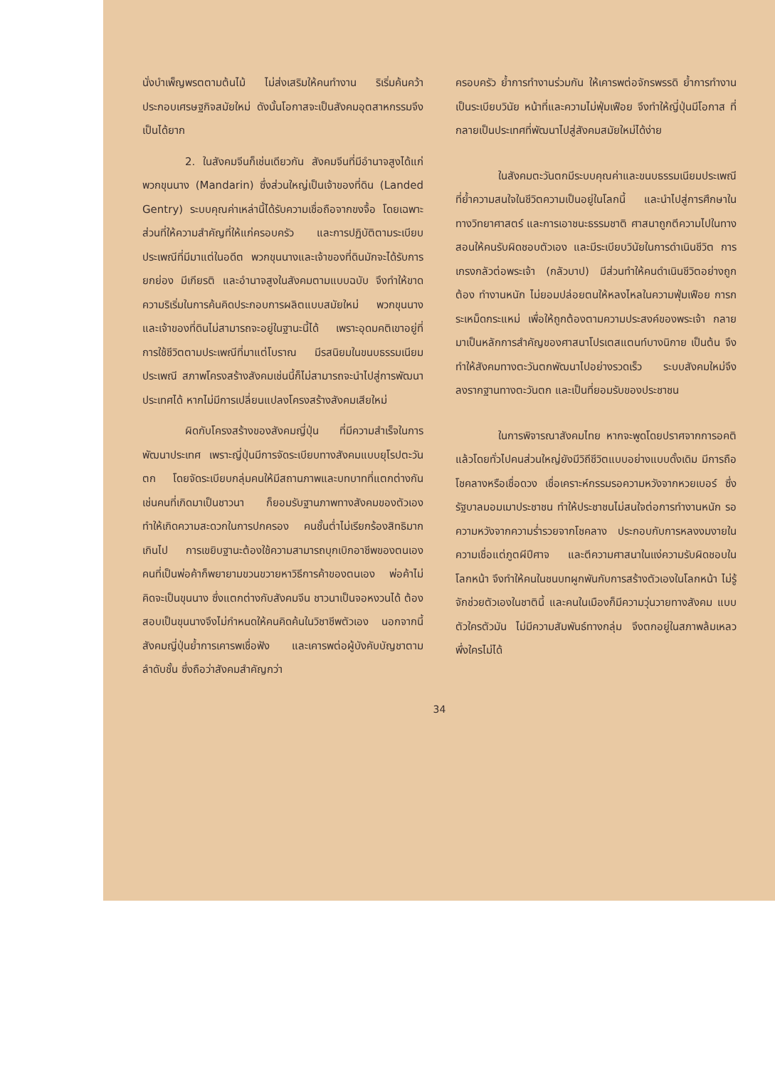นั่งบำเพ็ญพรตตามต้นไม้ ไม่ส่งเสริมให้คนทำงาน ริเริ่มค้นคว้าประกอบเศรษฐกิจสมัยใหม่ ดังนั้นโอกาสจะเป็นสังคมอุตสาหกรรมจึงเป็นได้ยาก
2. ในสังคมจีนก็เช่นเดียวกัน สังคมจีนที่มีอำนาจสูงได้แก่พวกขุนนาง (Mandarin) ซึ่งส่วนใหญ่เป็นเจ้าของที่ดิน (Landed Gentry) ระบบคุณค่าเหล่านี้ได้รับความเชื่อถือจากขงจื้อ โดยเฉพาะส่วนที่ให้ความสำคัญที่ให้แก่ครอบครัว และการปฏิบัติตามระเบียบประเพณีที่มีมาแต่ในอดีต พวกขุนนางและเจ้าของที่ดินมักจะได้รับการยกย่อง มีเกียรติ และอำนาจสูงในสังคมตามแบบฉบับ จึงทำให้ขาดความริเริ่มในการค้นคิดประกอบการผลิตแบบสมัยใหม่ พวกขุนนางและเจ้าของที่ดินไม่สามารถจะอยู่ในฐานะนี้ได้ เพราะอุดมคติเขาอยู่ที่การใช้ชีวิตตามประเพณีที่มาแต่โบราณ มีรสนิยมในขนบธรรมเนียมประเพณี สภาพโครงสร้างสังคมเช่นนี้ก็ไม่สามารถจะนำไปสู่การพัฒนาประเทศได้ หากไม่มีการเปลี่ยนแปลงโครงสร้างสังคมเสียใหม่
ผิดกับโครงสร้างของสังคมญี่ปุ่น ที่มีความสำเร็จในการพัฒนาประเทศ เพราะญี่ปุ่นมีการจัดระเบียบทางสังคมแบบยุโรปตะวันตก โดยจัดระเบียบกลุ่มคนให้มีสถานภาพและบทบาทที่แตกต่างกัน เช่นคนที่เกิดมาเป็นชาวนา ก็ยอมรับฐานภาพทางสังคมของตัวเอง ทำให้เกิดความสะดวกในการปกครอง คนชั้นต่ำไม่เรียกร้องสิทธิมากเกินไป การเขยิบฐานะต้องใช้ความสามารถบุกเบิกอาชีพของตนเอง คนที่เป็นพ่อค้าก็พยายามขวนขวายหาวิธีการค้าของตนเอง พ่อค้าไม่คิดจะเป็นขุนนาง ซึ่งแตกต่างกับสังคมจีน ชาวนาเป็นจอหงวนได้ ต้องสอบเป็นขุนนางจึงไม่กำหนดให้คนคิดค้นในวิชาชีพตัวเอง นอกจากนี้สังคมญี่ปุ่นย้ำการเคารพเชื่อฟัง และเคารพต่อผู้บังคับบัญชาตามลำดับชั้น ซึ่งถือว่าสังคมสำคัญกว่า
ครอบครัว ย้ำการทำงานร่วมกัน ให้เคารพต่อจักรพรรดิ ย้ำการทำงานเป็นระเบียบวินัย หน้าที่และความไม่ฟุ่มเฟือย จึงทำให้ญี่ปุ่นมีโอกาส ที่กลายเป็นประเทศที่พัฒนาไปสู่สังคมสมัยใหม่ได้ง่าย
ในสังคมตะวันตกมีระบบคุณค่าและขนบธรรมเนียมประเพณี ที่ย้ำความสนใจในชีวิตความเป็นอยู่ในโลกนี้ และนำไปสู่การศึกษาในทางวิทยาศาสตร์ และการเอาชนะธรรมชาติ ศาสนาถูกตีความไปในทางสอนให้คนรับผิดชอบตัวเอง และมีระเบียบวินัยในการดำเนินชีวิต การเกรงกลัวต่อพระเจ้า (กลัวบาป) มีส่วนทำให้คนดำเนินชีวิตอย่างถูกต้อง ทำงานหนัก ไม่ยอมปล่อยตนให้หลงไหลในความฟุ่มเฟือย การกระเหม็ดกระแหม่ เพื่อให้ถูกต้องตามความประสงค์ของพระเจ้า กลายมาเป็นหลักการสำคัญของศาสนาโปรเตสแตนท์บางนิกาย เป็นต้น จึงทำให้สังคมทางตะวันตกพัฒนาไปอย่างรวดเร็ว ระบบสังคมใหม่จึงลงรากฐานทางตะวันตก และเป็นที่ยอมรับของประชาชน
ในการพิจารณาสังคมไทย หากจะพูดโดยปราศจากการอคติแล้วโดยทั่วไปคนส่วนใหญ่ยังมีวิถีชีวิตแบบอย่างแบบดั้งเดิม มีการถือโชคลางหรือเชื่อดวง เชื่อเคราะห์กรรมรอความหวังจากหวยเบอร์ ซึ่งรัฐบาลมอมเมาประชาชน ทำให้ประชาชนไม่สนใจต่อการทำงานหนัก รอความหวังจากความร่ำรวยจากโชคลาง ประกอบกับการหลงงมงายในความเชื่อแต่ภูตผีปีศาจ และตีความศาสนาในแง่ความรับผิดชอบในโลกหน้า จึงทำให้คนในชนบทผูกพันกับการสร้างตัวเองในโลกหน้า ไม่รู้จักช่วยตัวเองในชาตินี้ และคนในเมืองก็มีความวุ่นวายทางสังคม แบบตัวใครตัวมัน ไม่มีความสัมพันธ์ทางกลุ่ม จึงตกอยู่ในสภาพล้มเหลว พึ่งใครไม่ได้
34